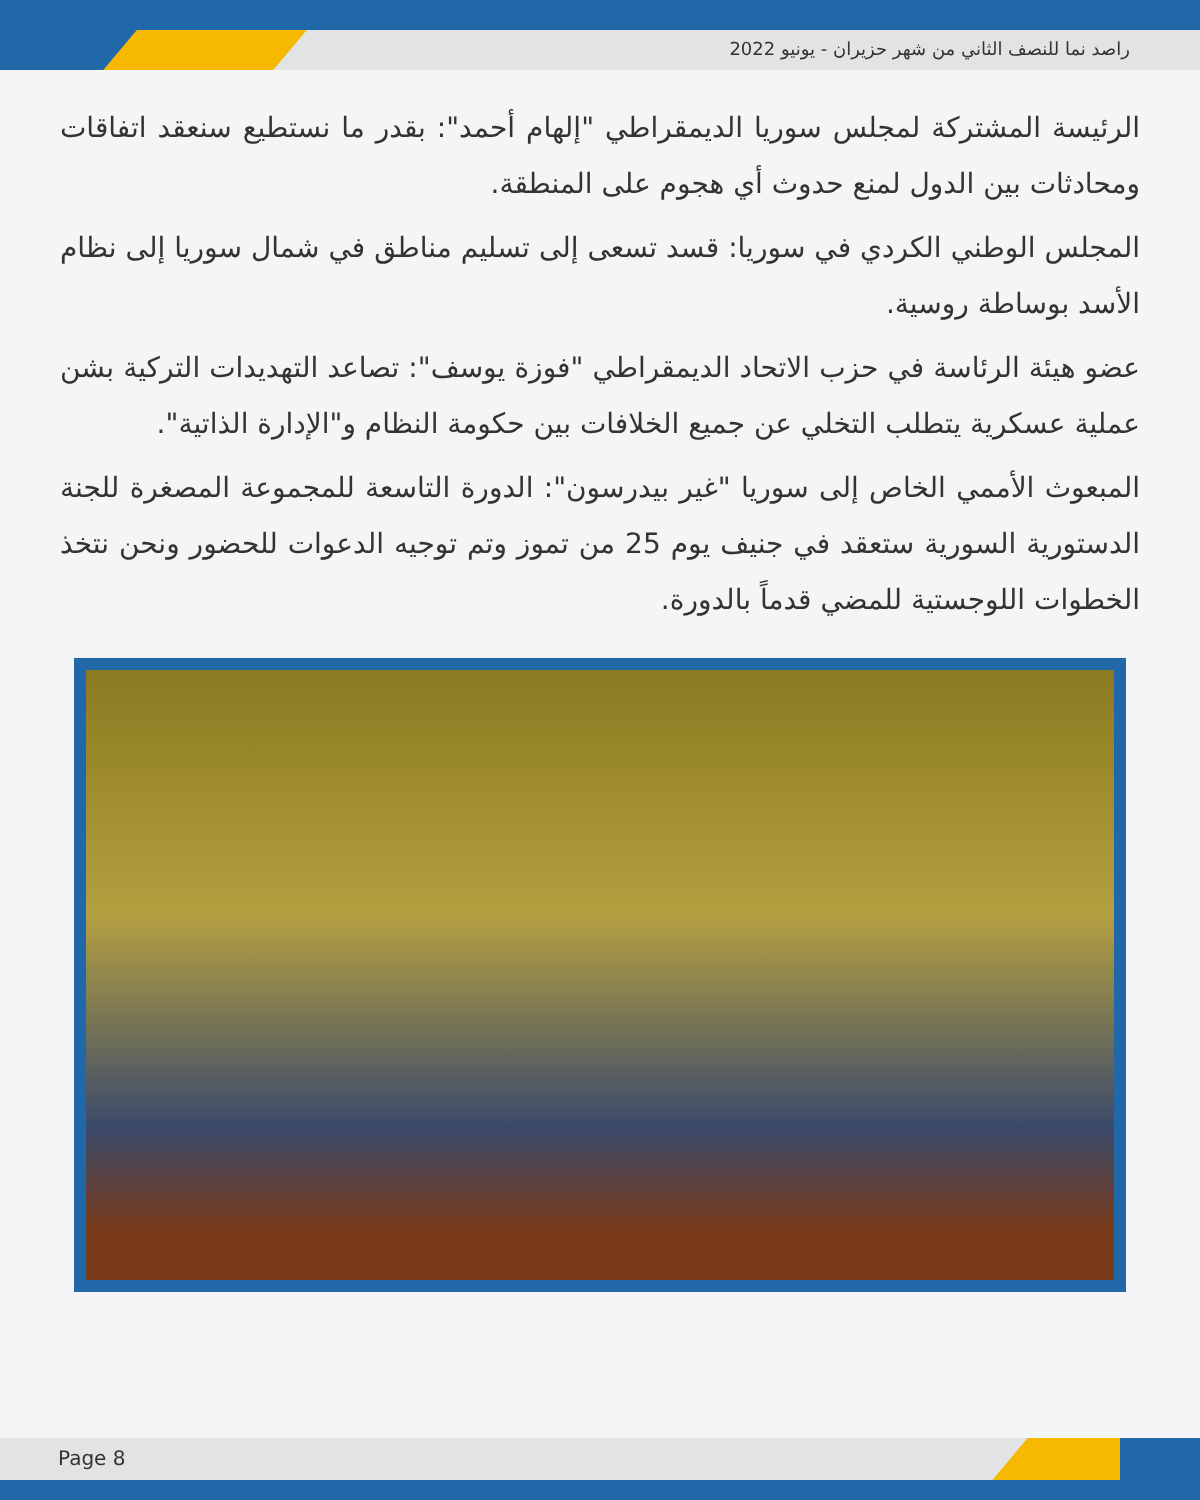راصد نما للنصف الثاني من شهر حزيران - يونيو 2022
الرئيسة المشتركة لمجلس سوريا الديمقراطي "إلهام أحمد": بقدر ما نستطيع سنعقد اتفاقات ومحادثات بين الدول لمنع حدوث أي هجوم على المنطقة.
المجلس الوطني الكردي في سوريا: قسد تسعى إلى تسليم مناطق في شمال سوريا إلى نظام الأسد بوساطة روسية.
عضو هيئة الرئاسة في حزب الاتحاد الديمقراطي "فوزة يوسف": تصاعد التهديدات التركية بشن عملية عسكرية يتطلب التخلي عن جميع الخلافات بين حكومة النظام و"الإدارة الذاتية".
المبعوث الأممي الخاص إلى سوريا "غير بيدرسون": الدورة التاسعة للمجموعة المصغرة للجنة الدستورية السورية ستعقد في جنيف يوم 25 من تموز وتم توجيه الدعوات للحضور ونحن نتخذ الخطوات اللوجستية للمضي قدماً بالدورة.
Page 8